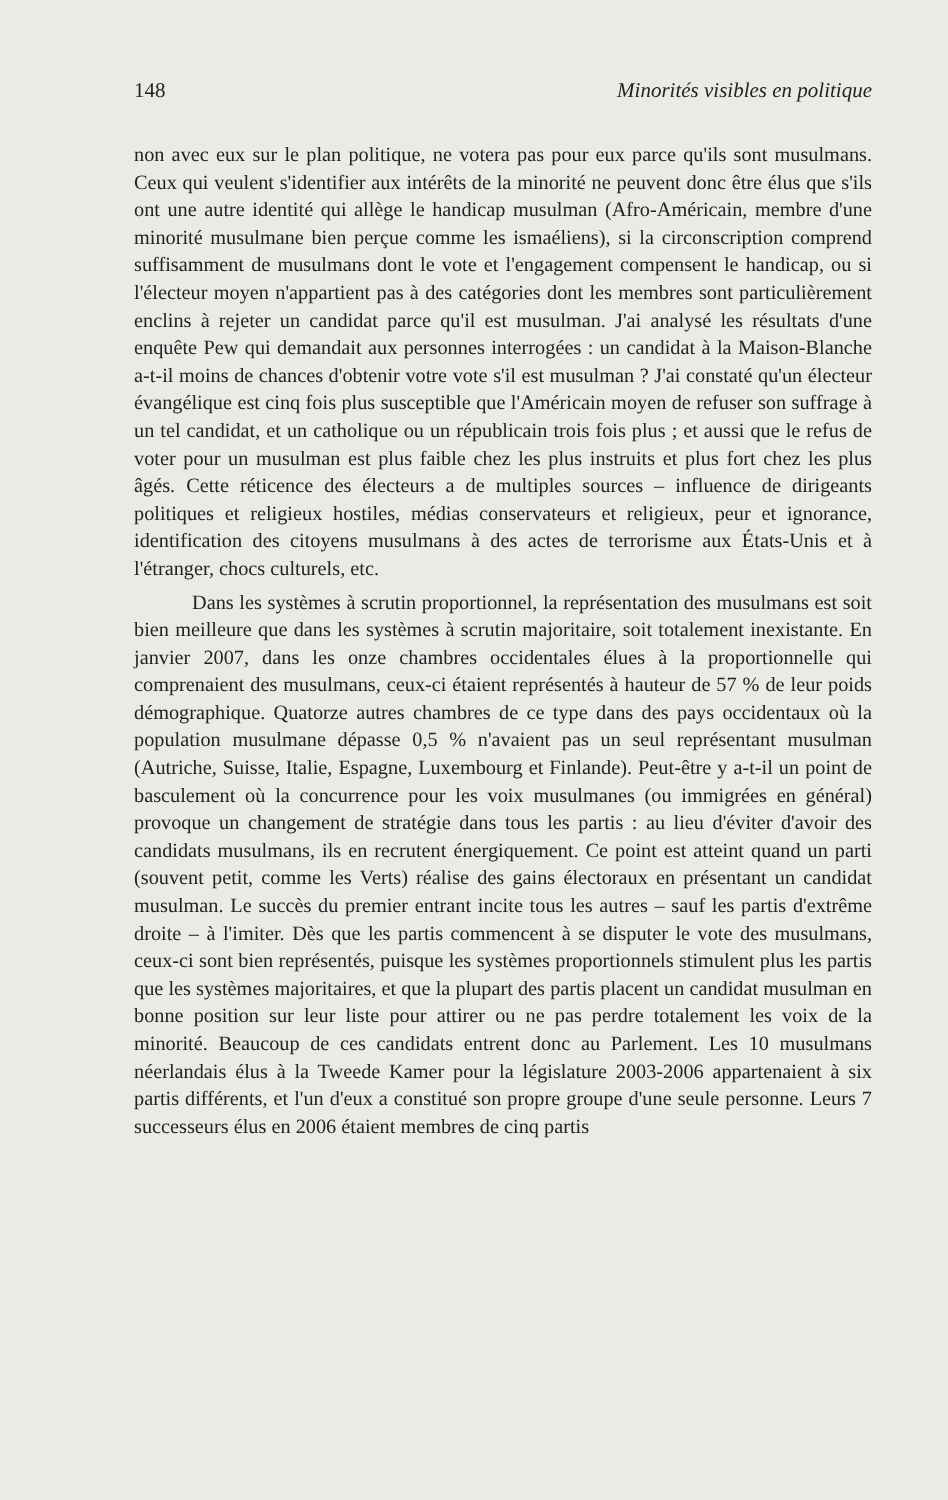148 Minorités visibles en politique
non avec eux sur le plan politique, ne votera pas pour eux parce qu'ils sont musulmans. Ceux qui veulent s'identifier aux intérêts de la minorité ne peuvent donc être élus que s'ils ont une autre identité qui allège le handicap musulman (Afro-Américain, membre d'une minorité musulmane bien perçue comme les ismaéliens), si la circonscription comprend suffisamment de musulmans dont le vote et l'engagement compensent le handicap, ou si l'électeur moyen n'appartient pas à des catégories dont les membres sont particulièrement enclins à rejeter un candidat parce qu'il est musulman. J'ai analysé les résultats d'une enquête Pew qui demandait aux personnes interrogées : un candidat à la Maison-Blanche a-t-il moins de chances d'obtenir votre vote s'il est musulman ? J'ai constaté qu'un électeur évangélique est cinq fois plus susceptible que l'Américain moyen de refuser son suffrage à un tel candidat, et un catholique ou un républicain trois fois plus ; et aussi que le refus de voter pour un musulman est plus faible chez les plus instruits et plus fort chez les plus âgés. Cette réticence des électeurs a de multiples sources – influence de dirigeants politiques et religieux hostiles, médias conservateurs et religieux, peur et ignorance, identification des citoyens musulmans à des actes de terrorisme aux États-Unis et à l'étranger, chocs culturels, etc.
Dans les systèmes à scrutin proportionnel, la représentation des musulmans est soit bien meilleure que dans les systèmes à scrutin majoritaire, soit totalement inexistante. En janvier 2007, dans les onze chambres occidentales élues à la proportionnelle qui comprenaient des musulmans, ceux-ci étaient représentés à hauteur de 57 % de leur poids démographique. Quatorze autres chambres de ce type dans des pays occidentaux où la population musulmane dépasse 0,5 % n'avaient pas un seul représentant musulman (Autriche, Suisse, Italie, Espagne, Luxembourg et Finlande). Peut-être y a-t-il un point de basculement où la concurrence pour les voix musulmanes (ou immigrées en général) provoque un changement de stratégie dans tous les partis : au lieu d'éviter d'avoir des candidats musulmans, ils en recrutent énergiquement. Ce point est atteint quand un parti (souvent petit, comme les Verts) réalise des gains électoraux en présentant un candidat musulman. Le succès du premier entrant incite tous les autres – sauf les partis d'extrême droite – à l'imiter. Dès que les partis commencent à se disputer le vote des musulmans, ceux-ci sont bien représentés, puisque les systèmes proportionnels stimulent plus les partis que les systèmes majoritaires, et que la plupart des partis placent un candidat musulman en bonne position sur leur liste pour attirer ou ne pas perdre totalement les voix de la minorité. Beaucoup de ces candidats entrent donc au Parlement. Les 10 musulmans néerlandais élus à la Tweede Kamer pour la législature 2003-2006 appartenaient à six partis différents, et l'un d'eux a constitué son propre groupe d'une seule personne. Leurs 7 successeurs élus en 2006 étaient membres de cinq partis